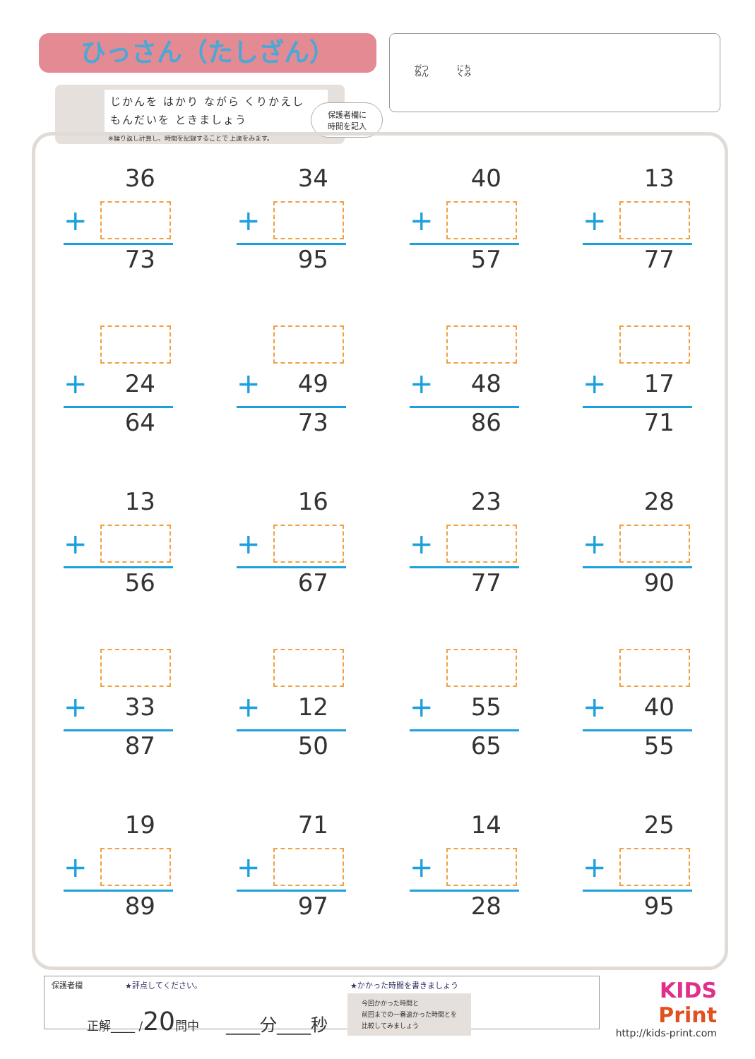ひっさん（たしざん）
じかんを はかり ながら くりかえし
もんだいを ときましょう
※繰り返し計算し、時間を記録することで 上達をみます。
保護者欄に
時間を記入
がつ　　　　にち
ねん　　　　くみ
36
+
73
34
+
95
40
+
57
13
+
77
+
24
64
+
49
73
+
48
86
+
17
71
13
+
56
16
+
67
23
+
77
28
+
90
+
33
87
+
12
50
+
55
65
+
40
55
19
+
89
71
+
97
14
+
28
25
+
95
保護者欄 ★評点してください。 ★かかった時間を書きましょう
正解____ /20問中 ____分____秒 今回かかった時間と
前回までの一番速かった時間とを
比較してみましょう
KIDS
Print
http://kids-print.com